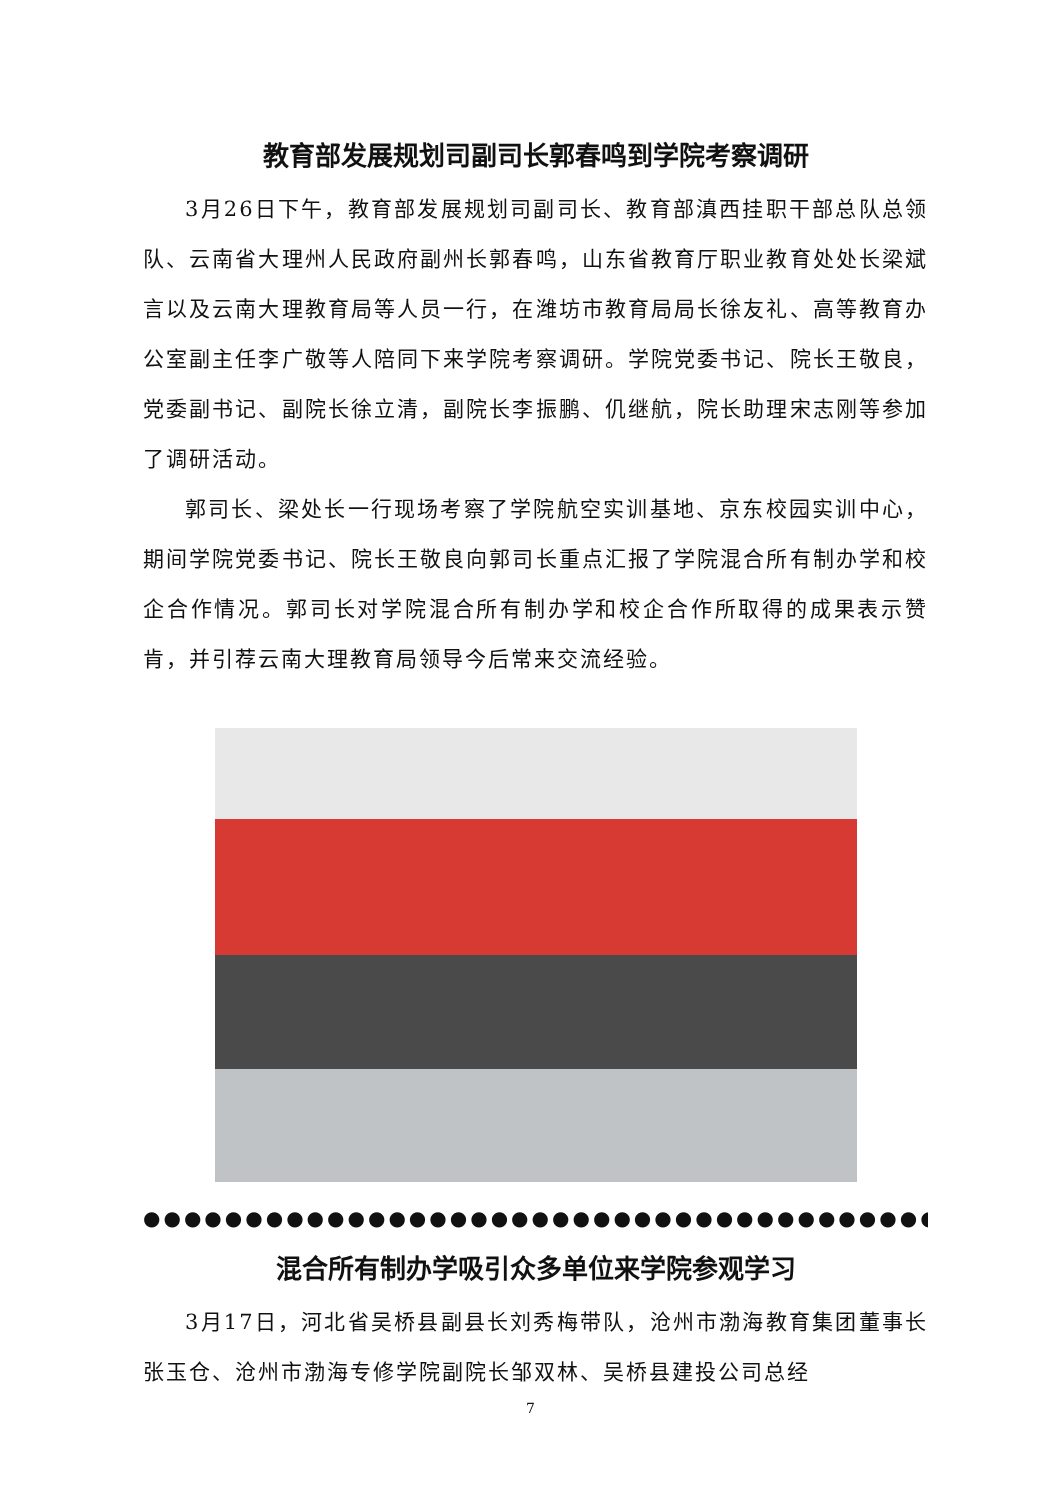教育部发展规划司副司长郭春鸣到学院考察调研
3月26日下午，教育部发展规划司副司长、教育部滇西挂职干部总队总领队、云南省大理州人民政府副州长郭春鸣，山东省教育厅职业教育处处长梁斌言以及云南大理教育局等人员一行，在潍坊市教育局局长徐友礼、高等教育办公室副主任李广敬等人陪同下来学院考察调研。学院党委书记、院长王敬良，党委副书记、副院长徐立清，副院长李振鹏、仉继航，院长助理宋志刚等参加了调研活动。
郭司长、梁处长一行现场考察了学院航空实训基地、京东校园实训中心，期间学院党委书记、院长王敬良向郭司长重点汇报了学院混合所有制办学和校企合作情况。郭司长对学院混合所有制办学和校企合作所取得的成果表示赞肯，并引荐云南大理教育局领导今后常来交流经验。
●●●●●●●●●●●●●●●●●●●●●●●●●●●●●●●●●●●●●●●●●●●●●●●●●●●●●●●●●●●●●●●
混合所有制办学吸引众多单位来学院参观学习
3月17日，河北省吴桥县副县长刘秀梅带队，沧州市渤海教育集团董事长张玉仓、沧州市渤海专修学院副院长邹双林、吴桥县建投公司总经
7